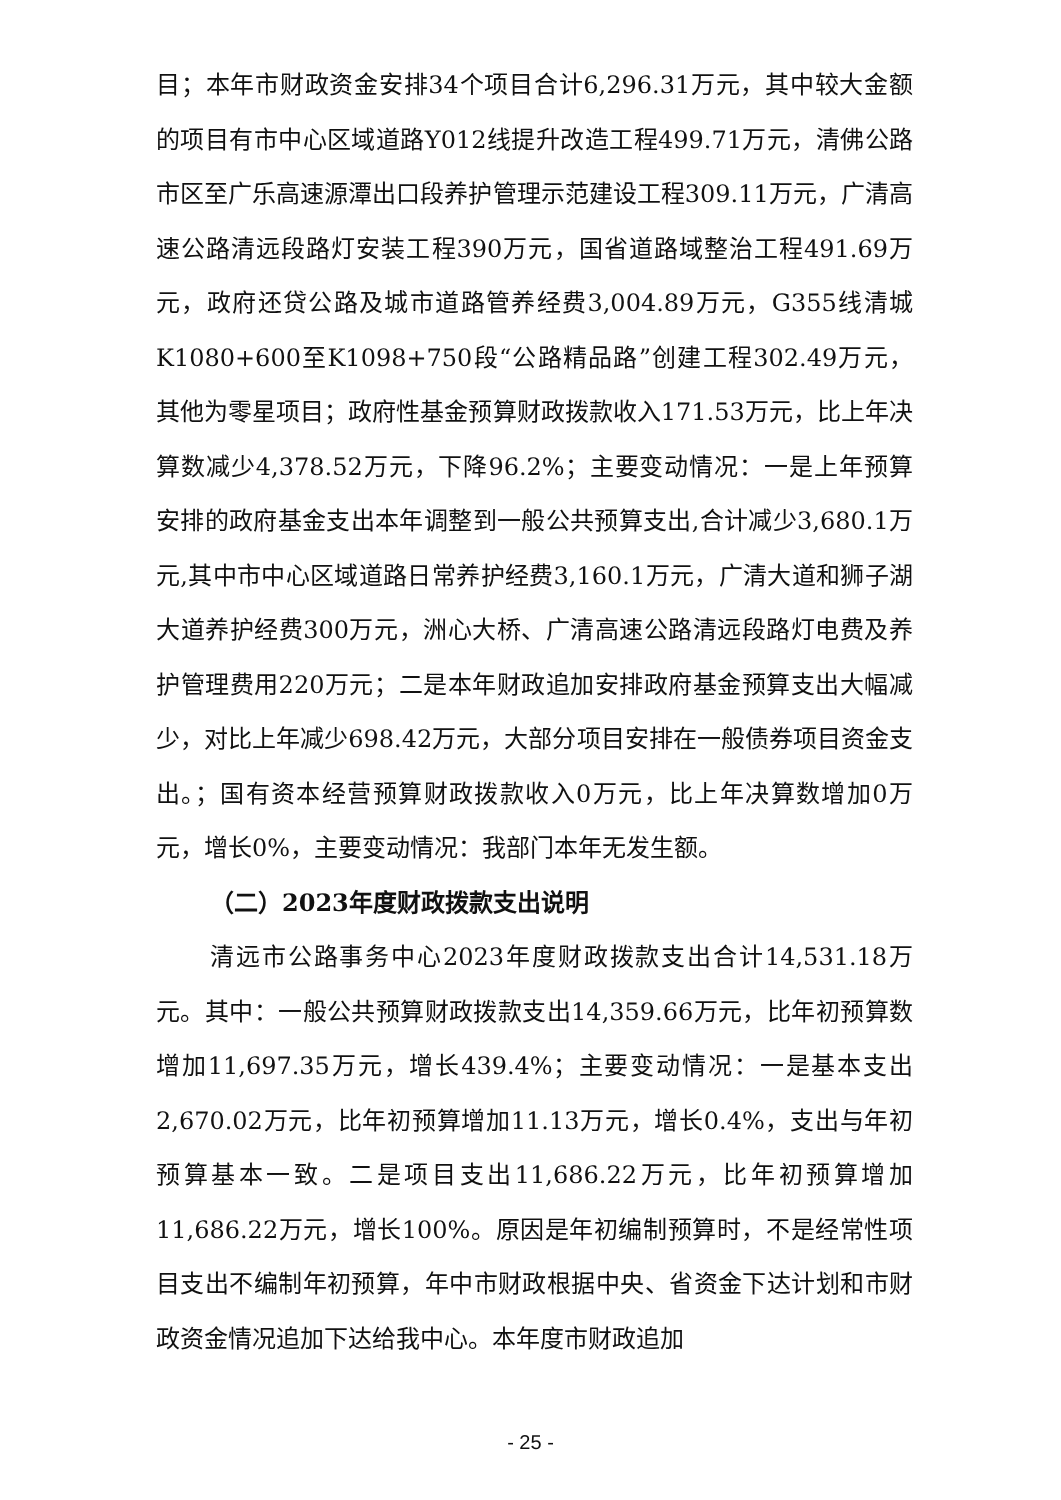目；本年市财政资金安排34个项目合计6,296.31万元，其中较大金额的项目有市中心区域道路Y012线提升改造工程499.71万元，清佛公路市区至广乐高速源潭出口段养护管理示范建设工程309.11万元，广清高速公路清远段路灯安装工程390万元，国省道路域整治工程491.69万元，政府还贷公路及城市道路管养经费3,004.89万元，G355线清城K1080+600至K1098+750段“公路精品路”创建工程302.49万元，其他为零星项目；政府性基金预算财政拨款收入171.53万元，比上年决算数减少4,378.52万元，下降96.2%；主要变动情况：一是上年预算安排的政府基金支出本年调整到一般公共预算支出,合计减少3,680.1万元,其中市中心区域道路日常养护经费3,160.1万元，广清大道和狮子湖大道养护经费300万元，洲心大桥、广清高速公路清远段路灯电费及养护管理费用220万元；二是本年财政追加安排政府基金预算支出大幅减少，对比上年减少698.42万元，大部分项目安排在一般债券项目资金支出。；国有资本经营预算财政拨款收入0万元，比上年决算数增加0万元，增长0%，主要变动情况：我部门本年无发生额。
（二）2023年度财政拨款支出说明
清远市公路事务中心2023年度财政拨款支出合计14,531.18万元。其中：一般公共预算财政拨款支出14,359.66万元，比年初预算数增加11,697.35万元，增长439.4%；主要变动情况：一是基本支出2,670.02万元，比年初预算增加11.13万元，增长0.4%，支出与年初预算基本一致。二是项目支出11,686.22万元，比年初预算增加11,686.22万元，增长100%。原因是年初编制预算时，不是经常性项目支出不编制年初预算，年中市财政根据中央、省资金下达计划和市财政资金情况追加下达给我中心。本年度市财政追加
- 25 -